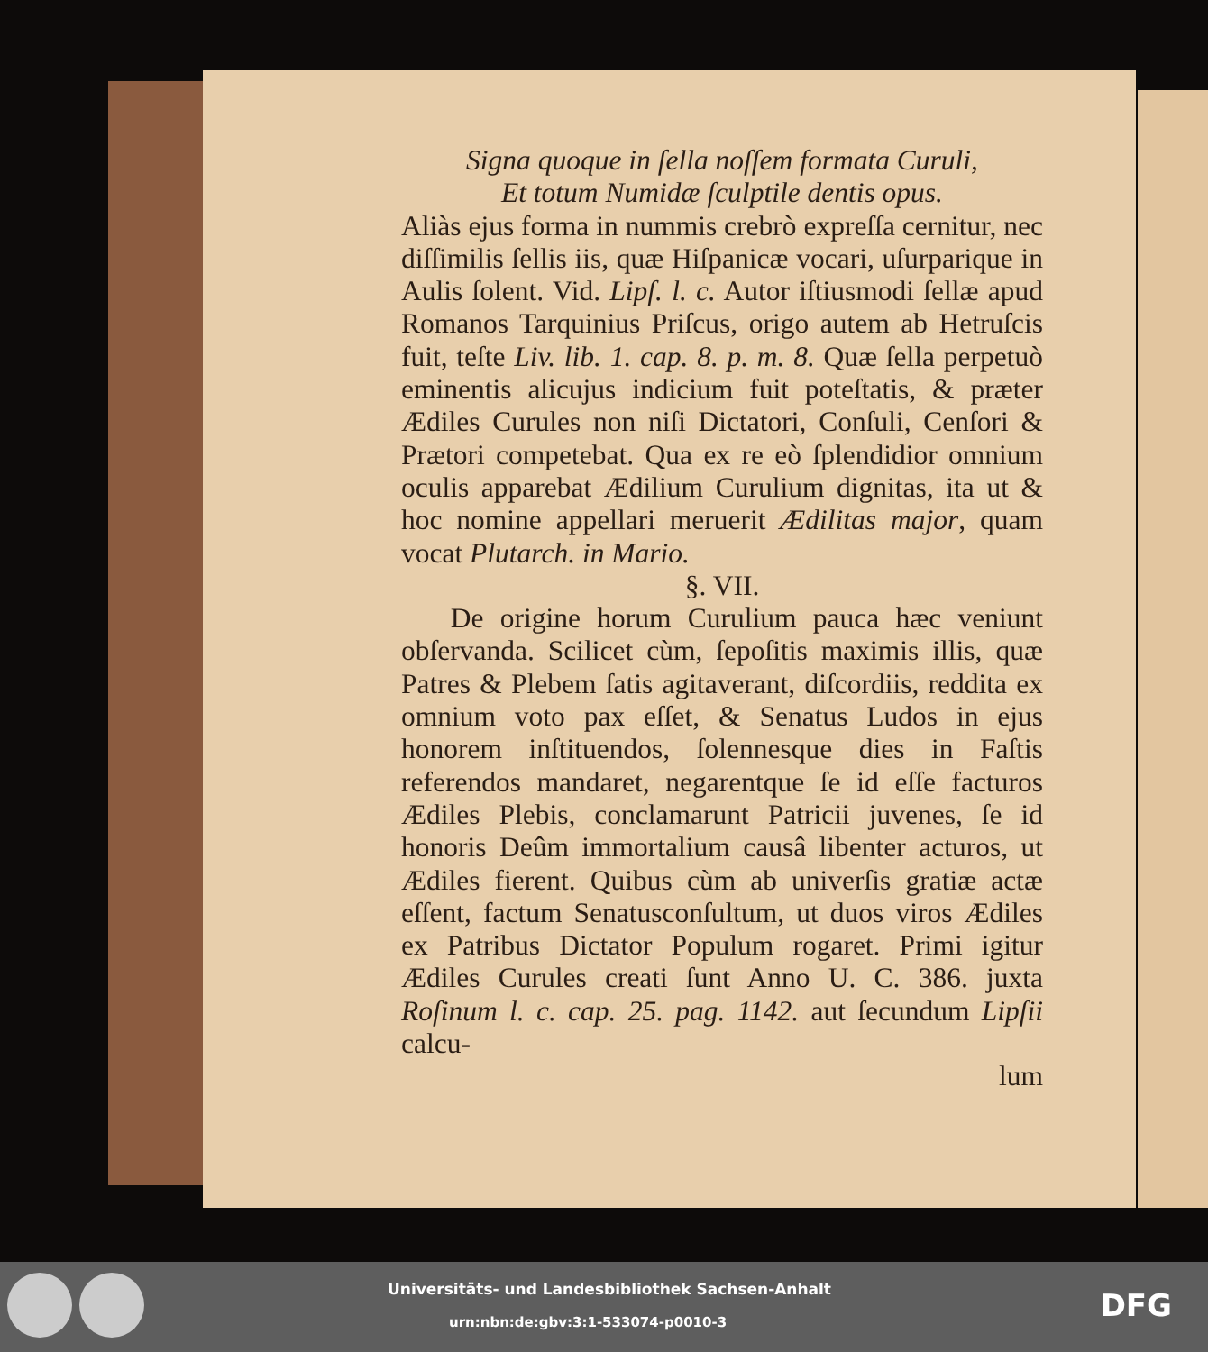Signa quoque in ſella noſſem formata Curuli,
Et totum Numidæ ſculptile dentis opus.
Aliàs ejus forma in nummis crebrò expreſſa cernitur, nec diſſimilis ſellis iis, quæ Hiſpanicæ vocari, uſurparique in Aulis ſolent. Vid. Lipſ. l. c. Autor iſtiusmodi ſellæ apud Romanos Tarquinius Priſcus, origo autem ab Hetruſcis fuit, teſte Liv. lib. 1. cap. 8. p. m. 8. Quæ ſella perpetuò eminentis alicujus indicium fuit poteſtatis, & præter Ædiles Curules non niſi Dictatori, Conſuli, Cenſori & Prætori competebat. Qua ex re eò ſplendidior omnium oculis apparebat Ædilium Curulium dignitas, ita ut & hoc nomine appellari meruerit Ædilitas major, quam vocat Plutarch. in Mario.
§. VII.
De origine horum Curulium pauca hæc veniunt obſervanda. Scilicet cùm, ſepoſitis maximis illis, quæ Patres & Plebem ſatis agitaverant, diſcordiis, reddita ex omnium voto pax eſſet, & Senatus Ludos in ejus honorem inſtituendos, ſolennesque dies in Faſtis referendos mandaret, negarentque ſe id eſſe facturos Ædiles Plebis, conclamarunt Patricii juvenes, ſe id honoris Deûm immortalium causâ libenter acturos, ut Ædiles fierent. Quibus cùm ab univerſis gratiæ actæ eſſent, factum Senatusconſultum, ut duos viros Ædiles ex Patribus Dictator Populum rogaret. Primi igitur Ædiles Curules creati ſunt Anno U. C. 386. juxta Roſinum l. c. cap. 25. pag. 1142. aut ſecundum Lipſii calcu-
lum
Universitäts- und Landesbibliothek Sachsen-Anhalt
urn:nbn:de:gbv:3:1-533074-p0010-3
DFG